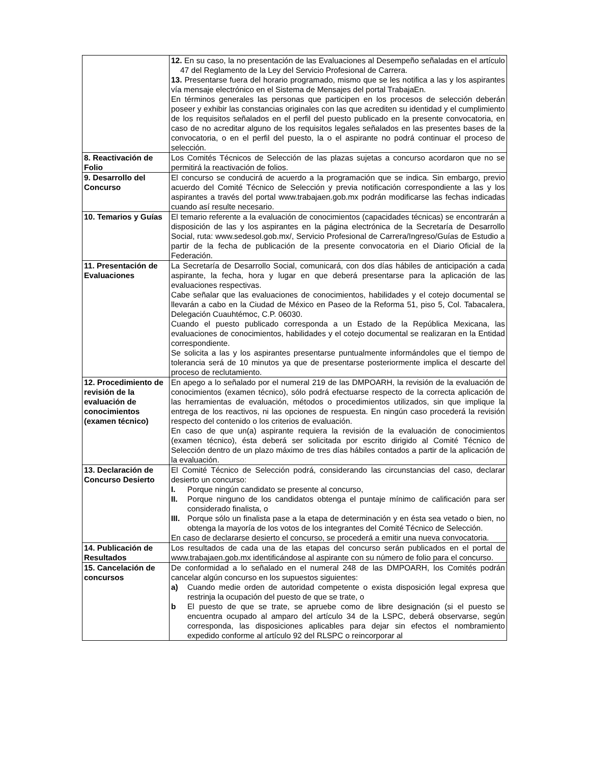| | 12. En su caso, la no presentación de las Evaluaciones al Desempeño señaladas en el artículo 47 del Reglamento de la Ley del Servicio Profesional de Carrera. 13. Presentarse fuera del horario programado, mismo que se les notifica a las y los aspirantes vía mensaje electrónico en el Sistema de Mensajes del portal TrabajaEn. En términos generales las personas que participen en los procesos de selección deberán poseer y exhibir las constancias originales con las que acrediten su identidad y el cumplimiento de los requisitos señalados en el perfil del puesto publicado en la presente convocatoria, en caso de no acreditar alguno de los requisitos legales señalados en las presentes bases de la convocatoria, o en el perfil del puesto, la o el aspirante no podrá continuar el proceso de selección. |
| 8. Reactivación de Folio | Los Comités Técnicos de Selección de las plazas sujetas a concurso acordaron que no se permitirá la reactivación de folios. |
| 9. Desarrollo del Concurso | El concurso se conducirá de acuerdo a la programación que se indica. Sin embargo, previo acuerdo del Comité Técnico de Selección y previa notificación correspondiente a las y los aspirantes a través del portal www.trabajaen.gob.mx podrán modificarse las fechas indicadas cuando así resulte necesario. |
| 10. Temarios y Guías | El temario referente a la evaluación de conocimientos (capacidades técnicas) se encontrarán a disposición de las y los aspirantes en la página electrónica de la Secretaría de Desarrollo Social, ruta: www.sedesol.gob.mx/, Servicio Profesional de Carrera/Ingreso/Guías de Estudio a partir de la fecha de publicación de la presente convocatoria en el Diario Oficial de la Federación. |
| 11. Presentación de Evaluaciones | La Secretaría de Desarrollo Social, comunicará, con dos días hábiles de anticipación a cada aspirante, la fecha, hora y lugar en que deberá presentarse para la aplicación de las evaluaciones respectivas. Cabe señalar que las evaluaciones de conocimientos, habilidades y el cotejo documental se llevarán a cabo en la Ciudad de México en Paseo de la Reforma 51, piso 5, Col. Tabacalera, Delegación Cuauhtémoc, C.P. 06030. Cuando el puesto publicado corresponda a un Estado de la República Mexicana, las evaluaciones de conocimientos, habilidades y el cotejo documental se realizaran en la Entidad correspondiente. Se solicita a las y los aspirantes presentarse puntualmente informándoles que el tiempo de tolerancia será de 10 minutos ya que de presentarse posteriormente implica el descarte del proceso de reclutamiento. |
| 12. Procedimiento de revisión de la evaluación de conocimientos (examen técnico) | En apego a lo señalado por el numeral 219 de las DMPOARH, la revisión de la evaluación de conocimientos (examen técnico), sólo podrá efectuarse respecto de la correcta aplicación de las herramientas de evaluación, métodos o procedimientos utilizados, sin que implique la entrega de los reactivos, ni las opciones de respuesta. En ningún caso procederá la revisión respecto del contenido o los criterios de evaluación. En caso de que un(a) aspirante requiera la revisión de la evaluación de conocimientos (examen técnico), ésta deberá ser solicitada por escrito dirigido al Comité Técnico de Selección dentro de un plazo máximo de tres días hábiles contados a partir de la aplicación de la evaluación. |
| 13. Declaración de Concurso Desierto | El Comité Técnico de Selección podrá, considerando las circunstancias del caso, declarar desierto un concurso: I. Porque ningún candidato se presente al concurso, II. Porque ninguno de los candidatos obtenga el puntaje mínimo de calificación para ser considerado finalista, o III. Porque sólo un finalista pase a la etapa de determinación y en ésta sea vetado o bien, no obtenga la mayoría de los votos de los integrantes del Comité Técnico de Selección. En caso de declararse desierto el concurso, se procederá a emitir una nueva convocatoria. |
| 14. Publicación de Resultados | Los resultados de cada una de las etapas del concurso serán publicados en el portal de www.trabajaen.gob.mx identificándose al aspirante con su número de folio para el concurso. |
| 15. Cancelación de concursos | De conformidad a lo señalado en el numeral 248 de las DMPOARH, los Comités podrán cancelar algún concurso en los supuestos siguientes: a) Cuando medie orden de autoridad competente o exista disposición legal expresa que restrinja la ocupación del puesto de que se trate, o b El puesto de que se trate, se apruebe como de libre designación (si el puesto se encuentra ocupado al amparo del artículo 34 de la LSPC, deberá observarse, según corresponda, las disposiciones aplicables para dejar sin efectos el nombramiento expedido conforme al artículo 92 del RLSPC o reincorporar al |